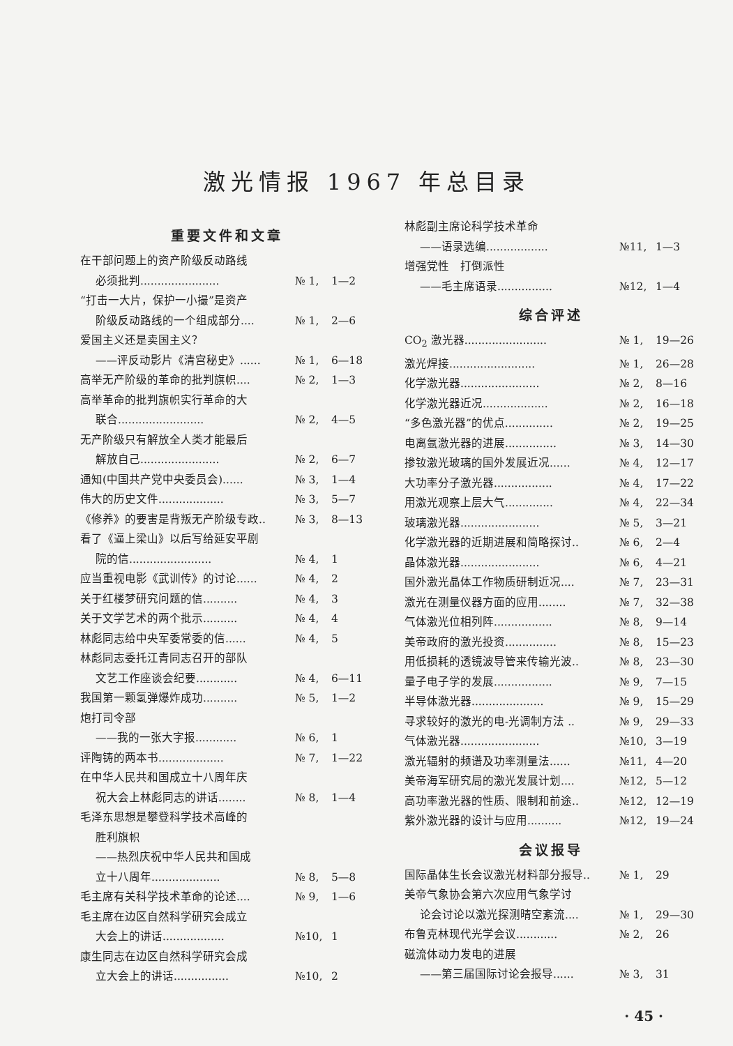激光情报 1967 年总目录
重要文件和文章
在干部问题上的资产阶级反动路线
必须批判....................... № 1, 1—2
“打击一大片，保护一小撮”是资产
阶级反动路线的一个组成部分.... № 1, 2—6
爱国主义还是卖国主义？
——评反动影片《清宫秘史》...... № 1, 6—18
高举无产阶级的革命的批判旗帜.... № 2, 1—3
高举革命的批判旗帜实行革命的大
联合......................... № 2, 4—5
无产阶级只有解放全人类才能最后
解放自己....................... № 2, 6—7
通知(中国共产党中央委员会)...... № 3, 1—4
伟大的历史文件................... № 3, 5—7
《修养》的要害是背叛无产阶级专政.. № 3, 8—13
看了《逼上梁山》以后写给延安平剧
院的信........................ № 4, 1
应当重视电影《武训传》的讨论...... № 4, 2
关于红楼梦研究问题的信.......... № 4, 3
关于文学艺术的两个批示.......... № 4, 4
林彪同志给中央军委常委的信...... № 4, 5
林彪同志委托江青同志召开的部队
文艺工作座谈会纪要............ № 4, 6—11
我国第一颗氢弹爆炸成功.......... № 5, 1—2
炮打司令部
——我的一张大字报............ № 6, 1
评陶铸的两本书................... № 7, 1—22
在中华人民共和国成立十八周年庆
祝大会上林彪同志的讲话........ № 8, 1—4
毛泽东思想是攀登科学技术高峰的
胜利旗帜
——热烈庆祝中华人民共和国成
立十八周年.................... № 8, 5—8
毛主席有关科学技术革命的论述.... № 9, 1—6
毛主席在边区自然科学研究会成立
大会上的讲话.................. №10, 1
康生同志在边区自然科学研究会成
立大会上的讲话................ №10, 2
林彪副主席论科学技术革命
——语录选编.................. №11, 1—3
增强党性　打倒派性
——毛主席语录................ №12, 1—4
综合评述
CO<sub>2</sub> 激光器........................ № 1, 19—26
激光焊接......................... № 1, 26—28
化学激光器....................... № 2, 8—16
化学激光器近况................... № 2, 16—18
“多色激光器”的优点.............. № 2, 19—25
电离氩激光器的进展............... № 3, 14—30
掺钕激光玻璃的国外发展近况...... № 4, 12—17
大功率分子激光器................. № 4, 17—22
用激光观察上层大气.............. № 4, 22—34
玻璃激光器....................... № 5, 3—21
化学激光器的近期进展和简略探讨.. № 6, 2—4
晶体激光器....................... № 6, 4—21
国外激光晶体工作物质研制近况.... № 7, 23—31
激光在测量仪器方面的应用........ № 7, 32—38
气体激光位相列阵................. № 8, 9—14
美帝政府的激光投资............... № 8, 15—23
用低损耗的透镜波导管来传输光波.. № 8, 23—30
量子电子学的发展................. № 9, 7—15
半导体激光器..................... № 9, 15—29
寻求较好的激光的电-光调制方法 .. № 9, 29—33
气体激光器....................... №10, 3—19
激光辐射的频谱及功率测量法...... №11, 4—20
美帝海军研究局的激光发展计划.... №12, 5—12
高功率激光器的性质、限制和前途.. №12, 12—19
紫外激光器的设计与应用.......... №12, 19—24
会议报导
国际晶体生长会议激光材料部分报导.. № 1, 29
美帝气象协会第六次应用气象学讨
论会讨论以激光探测晴空紊流.... № 1, 29—30
布鲁克林现代光学会议............ № 2, 26
磁流体动力发电的进展
——第三届国际讨论会报导...... № 3, 31
· 45 ·